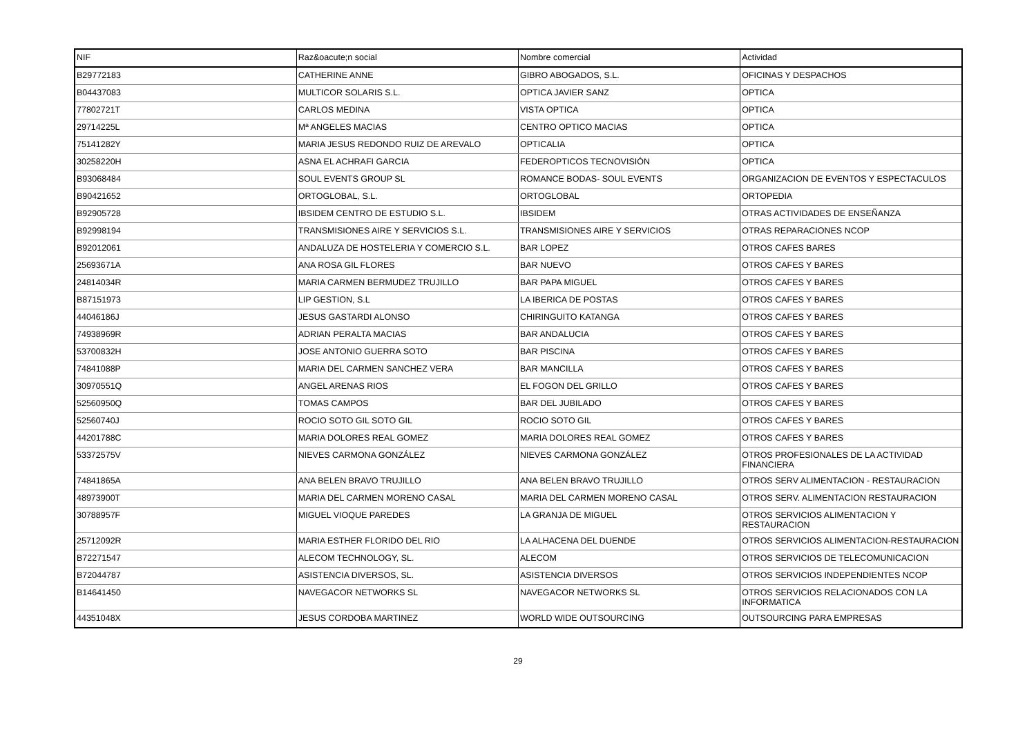| NIF | Raz&oacute;n social | Nombre comercial | Actividad |
| --- | --- | --- | --- |
| B29772183 | CATHERINE ANNE | GIBRO ABOGADOS, S.L. | OFICINAS Y DESPACHOS |
| B04437083 | MULTICOR SOLARIS S.L. | OPTICA JAVIER SANZ | OPTICA |
| 77802721T | CARLOS MEDINA | VISTA OPTICA | OPTICA |
| 29714225L | Mª ANGELES MACIAS | CENTRO OPTICO MACIAS | OPTICA |
| 75141282Y | MARIA JESUS REDONDO RUIZ DE AREVALO | OPTICALIA | OPTICA |
| 30258220H | ASNA EL ACHRAFI GARCIA | FEDEROPTICOS TECNOVISIÓN | OPTICA |
| B93068484 | SOUL EVENTS GROUP SL | ROMANCE BODAS- SOUL EVENTS | ORGANIZACION DE EVENTOS Y ESPECTACULOS |
| B90421652 | ORTOGLOBAL, S.L. | ORTOGLOBAL | ORTOPEDIA |
| B92905728 | IBSIDEM CENTRO DE ESTUDIO S.L. | IBSIDEM | OTRAS ACTIVIDADES DE ENSEÑANZA |
| B92998194 | TRANSMISIONES AIRE Y SERVICIOS S.L. | TRANSMISIONES AIRE Y SERVICIOS | OTRAS REPARACIONES NCOP |
| B92012061 | ANDALUZA DE HOSTELERIA Y COMERCIO S.L. | BAR LOPEZ | OTROS CAFES BARES |
| 25693671A | ANA ROSA GIL FLORES | BAR NUEVO | OTROS CAFES Y BARES |
| 24814034R | MARIA CARMEN BERMUDEZ TRUJILLO | BAR PAPA MIGUEL | OTROS CAFES Y BARES |
| B87151973 | LIP GESTION, S.L | LA IBERICA DE POSTAS | OTROS CAFES Y BARES |
| 44046186J | JESUS GASTARDI ALONSO | CHIRINGUITO KATANGA | OTROS CAFES Y BARES |
| 74938969R | ADRIAN PERALTA MACIAS | BAR ANDALUCIA | OTROS CAFES Y BARES |
| 53700832H | JOSE ANTONIO GUERRA SOTO | BAR PISCINA | OTROS CAFES Y BARES |
| 74841088P | MARIA DEL CARMEN SANCHEZ VERA | BAR MANCILLA | OTROS CAFES Y BARES |
| 30970551Q | ANGEL ARENAS RIOS | EL FOGON DEL GRILLO | OTROS CAFES Y BARES |
| 52560950Q | TOMAS CAMPOS | BAR DEL JUBILADO | OTROS CAFES Y BARES |
| 52560740J | ROCIO SOTO GIL SOTO GIL | ROCIO SOTO GIL | OTROS CAFES Y BARES |
| 44201788C | MARIA DOLORES REAL GOMEZ | MARIA DOLORES REAL GOMEZ | OTROS CAFES Y BARES |
| 53372575V | NIEVES CARMONA GONZÁLEZ | NIEVES CARMONA GONZÁLEZ | OTROS PROFESIONALES DE LA ACTIVIDAD FINANCIERA |
| 74841865A | ANA BELEN BRAVO TRUJILLO | ANA BELEN BRAVO TRUJILLO | OTROS SERV ALIMENTACION - RESTAURACION |
| 48973900T | MARIA DEL CARMEN MORENO CASAL | MARIA DEL CARMEN MORENO CASAL | OTROS SERV. ALIMENTACION RESTAURACION |
| 30788957F | MIGUEL VIOQUE PAREDES | LA GRANJA DE MIGUEL | OTROS SERVICIOS ALIMENTACION Y RESTAURACION |
| 25712092R | MARIA ESTHER FLORIDO DEL RIO | LA ALHACENA DEL DUENDE | OTROS SERVICIOS ALIMENTACION-RESTAURACION |
| B72271547 | ALECOM TECHNOLOGY, SL. | ALECOM | OTROS SERVICIOS DE TELECOMUNICACION |
| B72044787 | ASISTENCIA DIVERSOS, SL. | ASISTENCIA DIVERSOS | OTROS SERVICIOS INDEPENDIENTES NCOP |
| B14641450 | NAVEGACOR NETWORKS SL | NAVEGACOR NETWORKS SL | OTROS SERVICIOS RELACIONADOS CON LA INFORMATICA |
| 44351048X | JESUS CORDOBA MARTINEZ | WORLD WIDE OUTSOURCING | OUTSOURCING PARA EMPRESAS |
29